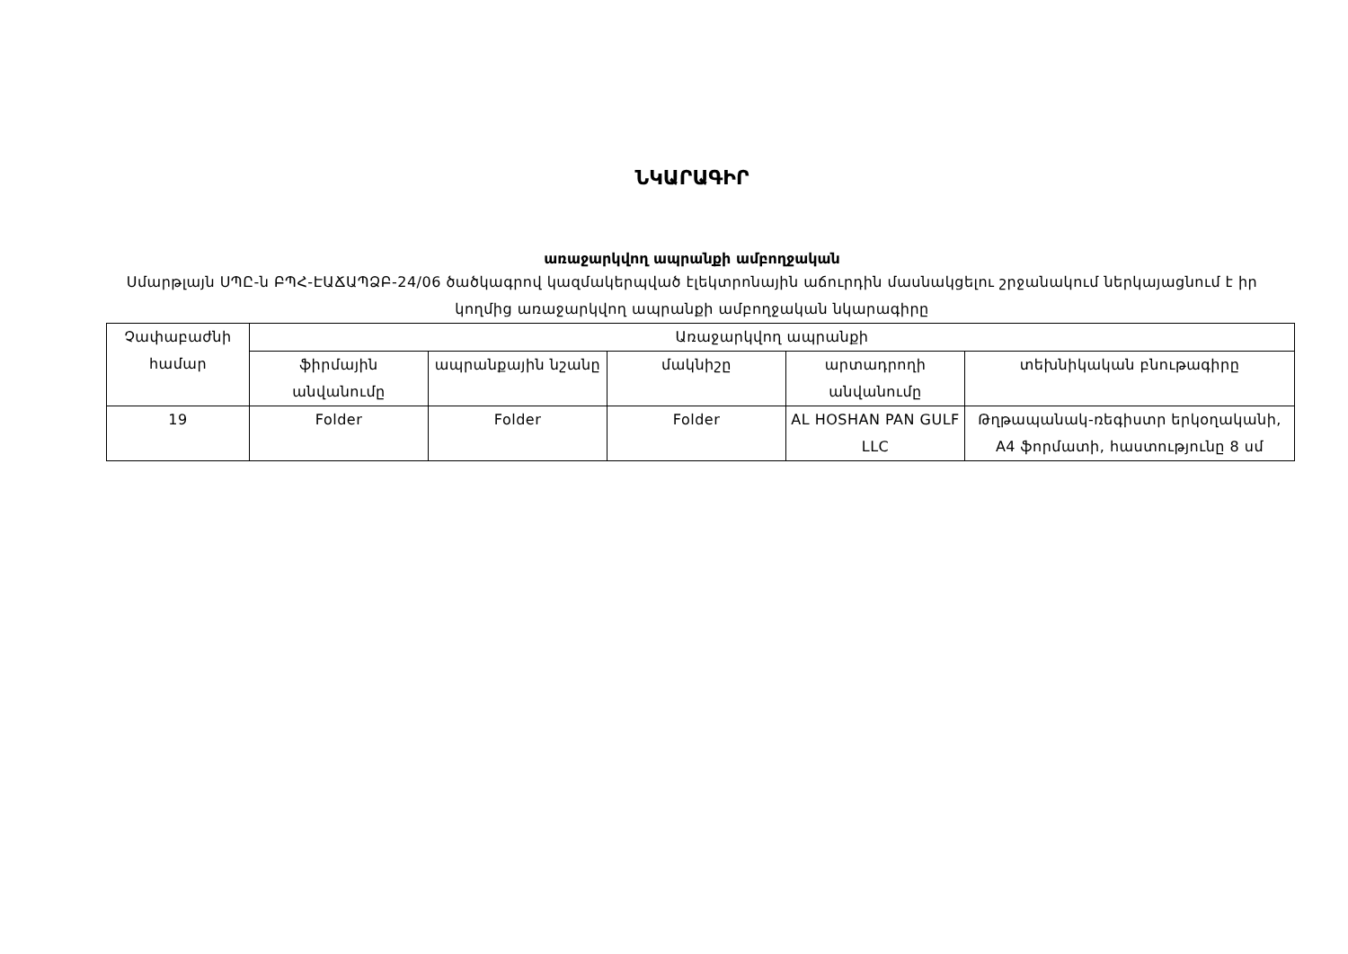ՆԿԱՐԱԳԻՐ
առաջարկվող ապրանքի ամբողջական
Սմարթլայն ՍՊԸ-ն ԲՊՀ-ԷԱՃԱՊՁԲ-24/06 ծածկագրով կազմակերպված էլեկտրոնային աճուրդին մասնակցելու շրջանակում ներկայացնում է իր կողմից առաջարկվող ապրանքի ամբողջական նկարագիրը
| Չափաբաժնի համար | Առաջարկվող ապրանքի | | | | |
| --- | --- | --- | --- | --- | --- |
| | ֆիրմային անվանումը | ապրանքային նշանը | մակնիշը | արտադրողի անվանումը | տեխնիկական բնութագիրը |
| 19 | Folder | Folder | Folder | AL HOSHAN PAN GULF LLC | Թղթապանակ-ռեգիստր երկօղականի, A4 ֆորմատի, հաստությունը 8 սմ |